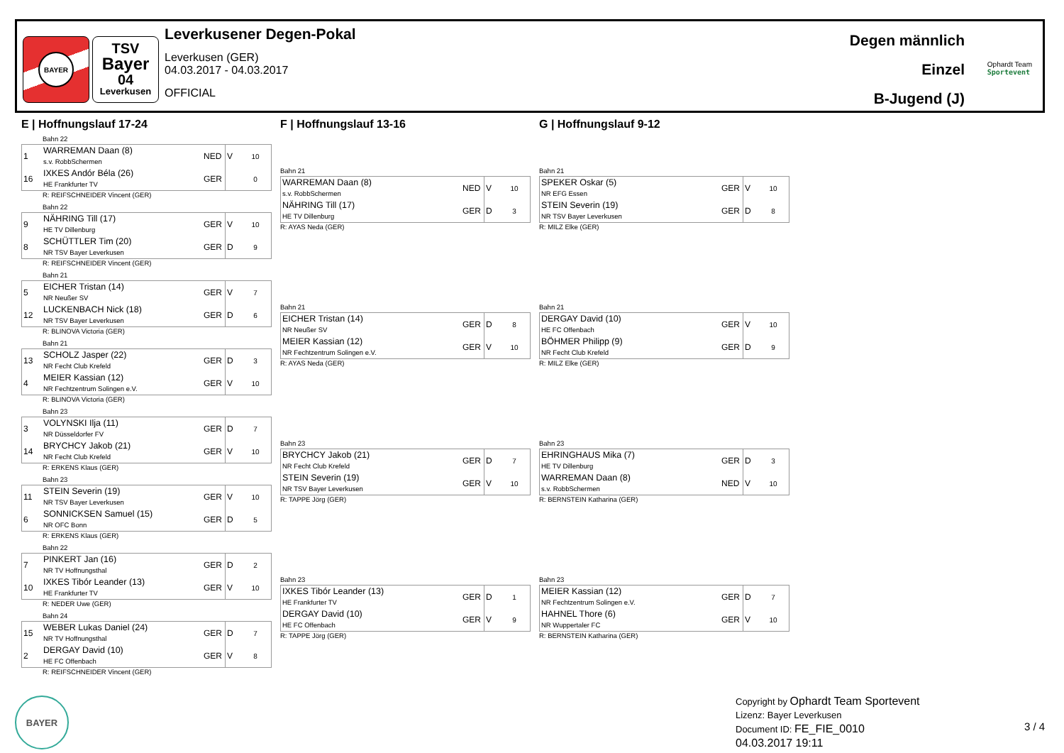BAYER
TSV
Bayer
04
Leverkusen
Leverkusener Degen-Pokal
Leverkusen (GER)
04.03.2017 - 04.03.2017
OFFICIAL
Degen männlich
Einzel
B-Jugend (J)
Ophardt Team
Sportevent
E | Hoffnungslauf 17-24
Bahn 22
| 1 | WARREMAN Daan (8) s.v. RobbSchermen | NED | V | 10 |
| 16 | IXKES Andór Béla (26) HE Frankfurter TV | GER | | 0 |
R: REIFSCHNEIDER Vincent (GER)
Bahn 22
| 9 | NÄHRING Till (17) HE TV Dillenburg | GER | V | 10 |
| 8 | SCHÜTTLER Tim (20) NR TSV Bayer Leverkusen | GER | D | 9 |
R: REIFSCHNEIDER Vincent (GER)
Bahn 21
| 5 | EICHER Tristan (14) NR Neußer SV | GER | V | 7 |
| 12 | LUCKENBACH Nick (18) NR TSV Bayer Leverkusen | GER | D | 6 |
R: BLINOVA Victoria (GER)
Bahn 21
| 13 | SCHOLZ Jasper (22) NR Fecht Club Krefeld | GER | D | 3 |
| 4 | MEIER Kassian (12) NR Fechtzentrum Solingen e.V. | GER | V | 10 |
R: BLINOVA Victoria (GER)
Bahn 23
| 3 | VOLYNSKI Ilja (11) NR Düsseldorfer FV | GER | D | 7 |
| 14 | BRYCHCY Jakob (21) NR Fecht Club Krefeld | GER | V | 10 |
R: ERKENS Klaus (GER)
Bahn 23
| 11 | STEIN Severin (19) NR TSV Bayer Leverkusen | GER | V | 10 |
| 6 | SONNICKSEN Samuel (15) NR OFC Bonn | GER | D | 5 |
R: ERKENS Klaus (GER)
Bahn 22
| 7 | PINKERT Jan (16) NR TV Hoffnungsthal | GER | D | 2 |
| 10 | IXKES Tibór Leander (13) HE Frankfurter TV | GER | V | 10 |
R: NEDER Uwe (GER)
Bahn 24
| 15 | WEBER Lukas Daniel (24) NR TV Hoffnungsthal | GER | D | 7 |
| 2 | DERGAY David (10) HE FC Offenbach | GER | V | 8 |
R: REIFSCHNEIDER Vincent (GER)
F | Hoffnungslauf 13-16
Bahn 21
| WARREMAN Daan (8) s.v. RobbSchermen | NED | V | 10 |
| NÄHRING Till (17) HE TV Dillenburg | GER | D | 3 |
R: AYAS Neda (GER)
Bahn 21
| EICHER Tristan (14) NR Neußer SV | GER | D | 8 |
| MEIER Kassian (12) NR Fechtzentrum Solingen e.V. | GER | V | 10 |
R: AYAS Neda (GER)
Bahn 23
| BRYCHCY Jakob (21) NR Fecht Club Krefeld | GER | D | 7 |
| STEIN Severin (19) NR TSV Bayer Leverkusen | GER | V | 10 |
R: TAPPE Jörg (GER)
Bahn 23
| IXKES Tibór Leander (13) HE Frankfurter TV | GER | D | 1 |
| DERGAY David (10) HE FC Offenbach | GER | V | 9 |
R: TAPPE Jörg (GER)
G | Hoffnungslauf 9-12
Bahn 21
| SPEKER Oskar (5) NR EFG Essen | GER | V | 10 |
| STEIN Severin (19) NR TSV Bayer Leverkusen | GER | D | 8 |
R: MILZ Elke (GER)
Bahn 21
| DERGAY David (10) HE FC Offenbach | GER | V | 10 |
| BÖHMER Philipp (9) NR Fecht Club Krefeld | GER | D | 9 |
R: MILZ Elke (GER)
Bahn 23
| EHRINGHAUS Mika (7) HE TV Dillenburg | GER | D | 3 |
| WARREMAN Daan (8) s.v. RobbSchermen | NED | V | 10 |
R: BERNSTEIN Katharina (GER)
Bahn 23
| MEIER Kassian (12) NR Fechtzentrum Solingen e.V. | GER | D | 7 |
| HAHNEL Thore (6) NR Wuppertaler FC | GER | V | 10 |
R: BERNSTEIN Katharina (GER)
BAYER
Copyright by Ophardt Team Sportevent
Lizenz: Bayer Leverkusen
Document ID: FE_FIE_0010
04.03.2017 19:11
3 / 4